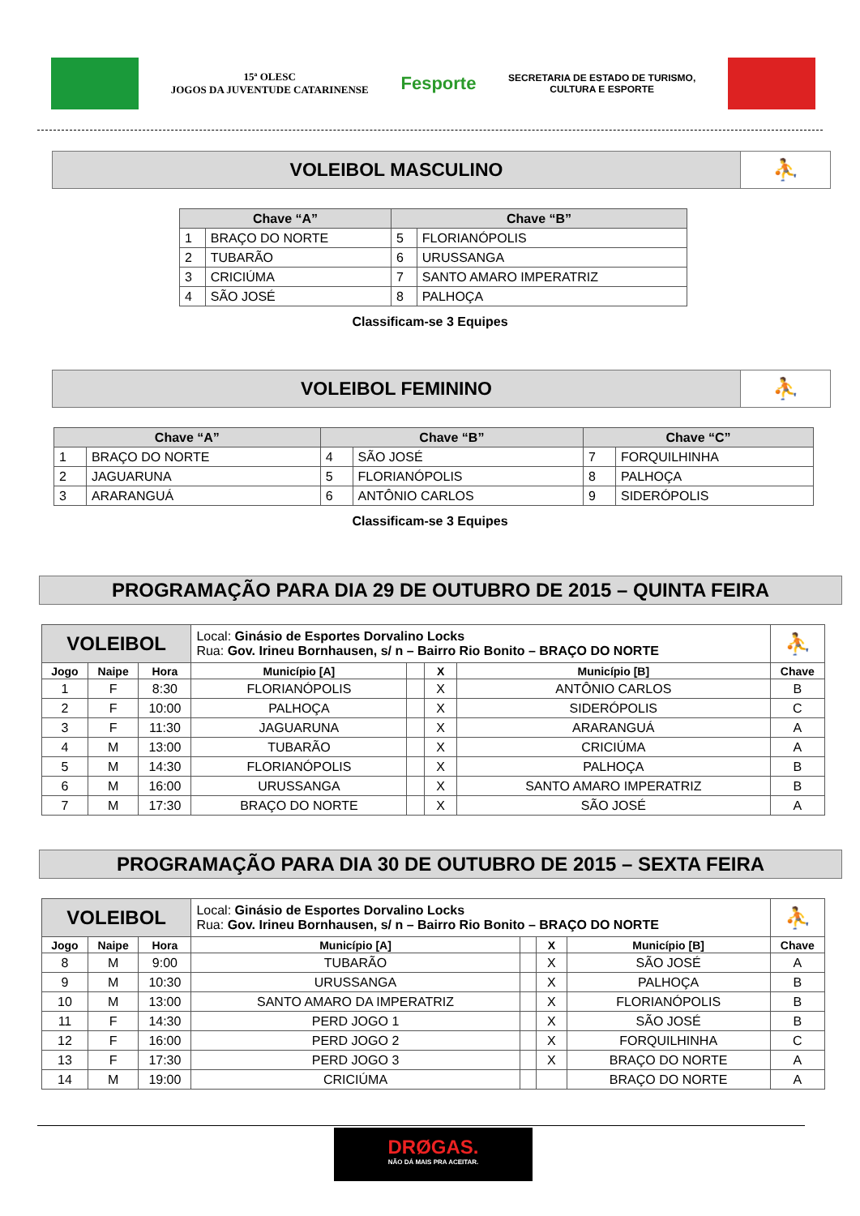15ª OLESC
JOGOS DA JUVENTUDE CATARINENSE
Fesporte
SECRETARIA DE ESTADO DE TURISMO,
CULTURA E ESPORTE
VOLEIBOL MASCULINO ⛹
| Chave “A” | | Chave “B” | |
| --- | --- | --- | --- |
| 1 | BRAÇO DO NORTE | 5 | FLORIANÓPOLIS |
| 2 | TUBARÃO | 6 | URUSSANGA |
| 3 | CRICIÚMA | 7 | SANTO AMARO IMPERATRIZ |
| 4 | SÃO JOSÉ | 8 | PALHOÇA |
Classificam-se 3 Equipes
VOLEIBOL FEMININO ⛹
| Chave “A” | | Chave “B” | | Chave “C” | |
| --- | --- | --- | --- | --- | --- |
| 1 | BRAÇO DO NORTE | 4 | SÃO JOSÉ | 7 | FORQUILHINHA |
| 2 | JAGUARUNA | 5 | FLORIANÓPOLIS | 8 | PALHOÇA |
| 3 | ARARANGUÁ | 6 | ANTÔNIO CARLOS | 9 | SIDERÓPOLIS |
Classificam-se 3 Equipes
PROGRAMAÇÃO PARA DIA 29 DE OUTUBRO DE 2015 – QUINTA FEIRA
| VOLEIBOL | | | Local: Ginásio de Esportes Dorvalino Locks Rua: Gov. Irineu Bornhausen, s/ n – Bairro Rio Bonito – BRAÇO DO NORTE | | | | ⛹ |
| Jogo | Naipe | Hora | Município [A] | | X | Município [B] | Chave |
| 1 | F | 8:30 | FLORIANÓPOLIS | | X | ANTÔNIO CARLOS | B |
| 2 | F | 10:00 | PALHOÇA | | X | SIDERÓPOLIS | C |
| 3 | F | 11:30 | JAGUARUNA | | X | ARARANGUÁ | A |
| 4 | M | 13:00 | TUBARÃO | | X | CRICIÚMA | A |
| 5 | M | 14:30 | FLORIANÓPOLIS | | X | PALHOÇA | B |
| 6 | M | 16:00 | URUSSANGA | | X | SANTO AMARO IMPERATRIZ | B |
| 7 | M | 17:30 | BRAÇO DO NORTE | | X | SÃO JOSÉ | A |
PROGRAMAÇÃO PARA DIA 30 DE OUTUBRO DE 2015 – SEXTA FEIRA
| VOLEIBOL | | | Local: Ginásio de Esportes Dorvalino Locks Rua: Gov. Irineu Bornhausen, s/ n – Bairro Rio Bonito – BRAÇO DO NORTE | | | | ⛹ |
| Jogo | Naipe | Hora | Município [A] | | X | Município [B] | Chave |
| 8 | M | 9:00 | TUBARÃO | | X | SÃO JOSÉ | A |
| 9 | M | 10:30 | URUSSANGA | | X | PALHOÇA | B |
| 10 | M | 13:00 | SANTO AMARO DA IMPERATRIZ | | X | FLORIANÓPOLIS | B |
| 11 | F | 14:30 | PERD JOGO 1 | | X | SÃO JOSÉ | B |
| 12 | F | 16:00 | PERD JOGO 2 | | X | FORQUILHINHA | C |
| 13 | F | 17:30 | PERD JOGO 3 | | X | BRAÇO DO NORTE | A |
| 14 | M | 19:00 | CRICIÚMA | | | BRAÇO DO NORTE | A |
DRØGAS.
NÃO DÁ MAIS PRA ACEITAR.